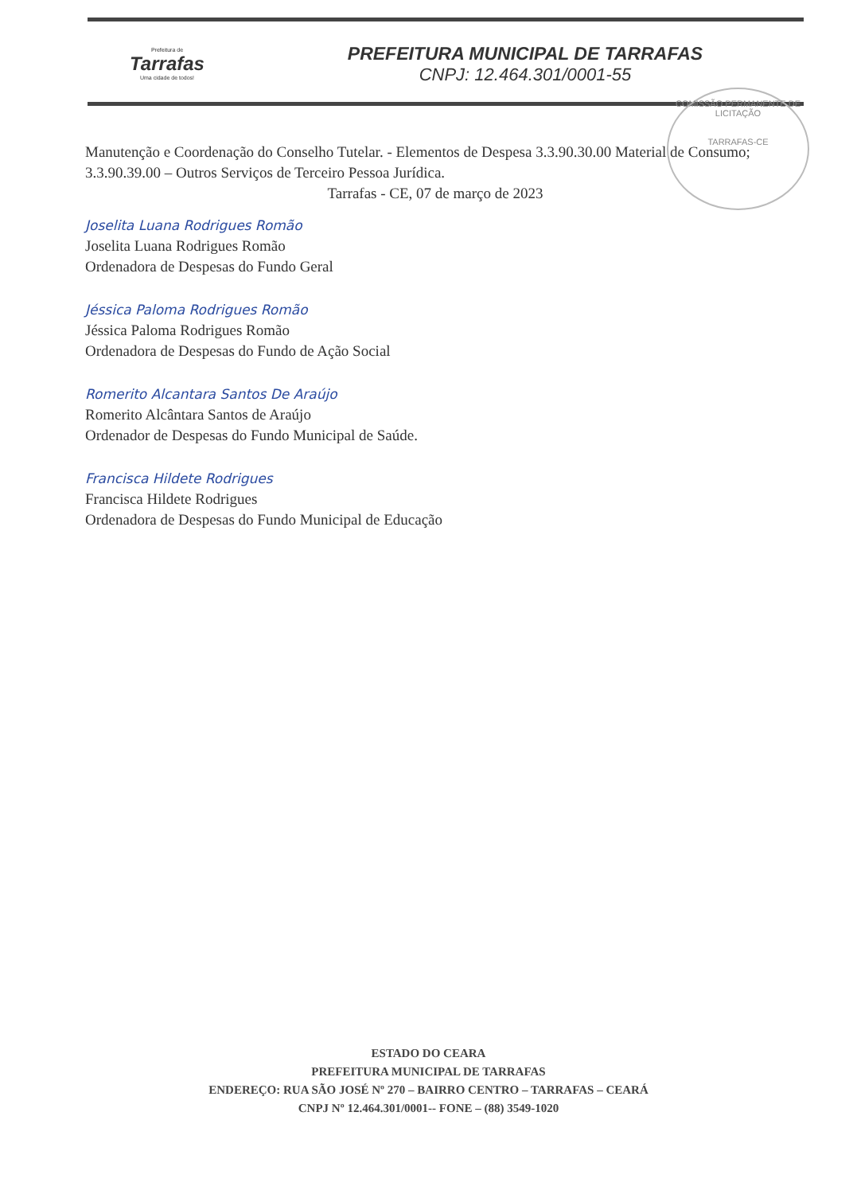Prefeitura de
Tarrafas
Uma cidade de todos!
PREFEITURA MUNICIPAL DE TARRAFAS
CNPJ: 12.464.301/0001-55
COMISSÃO PERMANENTE DE LICITAÇÃO
TARRAFAS-CE
Manutenção e Coordenação do Conselho Tutelar. - Elementos de Despesa 3.3.90.30.00 Material de Consumo; 3.3.90.39.00 – Outros Serviços de Terceiro Pessoa Jurídica.
Tarrafas - CE, 07 de março de 2023
Joselita Luana Rodrigues Romão
Joselita Luana Rodrigues Romão
Ordenadora de Despesas do Fundo Geral
Jéssica Paloma Rodrigues Romão
Jéssica Paloma Rodrigues Romão
Ordenadora de Despesas do Fundo de Ação Social
Romerito Alcantara Santos De Araújo
Romerito Alcântara Santos de Araújo
Ordenador de Despesas do Fundo Municipal de Saúde.
Francisca Hildete Rodrigues
Francisca Hildete Rodrigues
Ordenadora de Despesas do Fundo Municipal de Educação
ESTADO DO CEARA
PREFEITURA MUNICIPAL DE TARRAFAS
ENDEREÇO: RUA SÃO JOSÉ Nº 270 – BAIRRO CENTRO – TARRAFAS – CEARÁ
CNPJ Nº 12.464.301/0001-- FONE – (88) 3549-1020